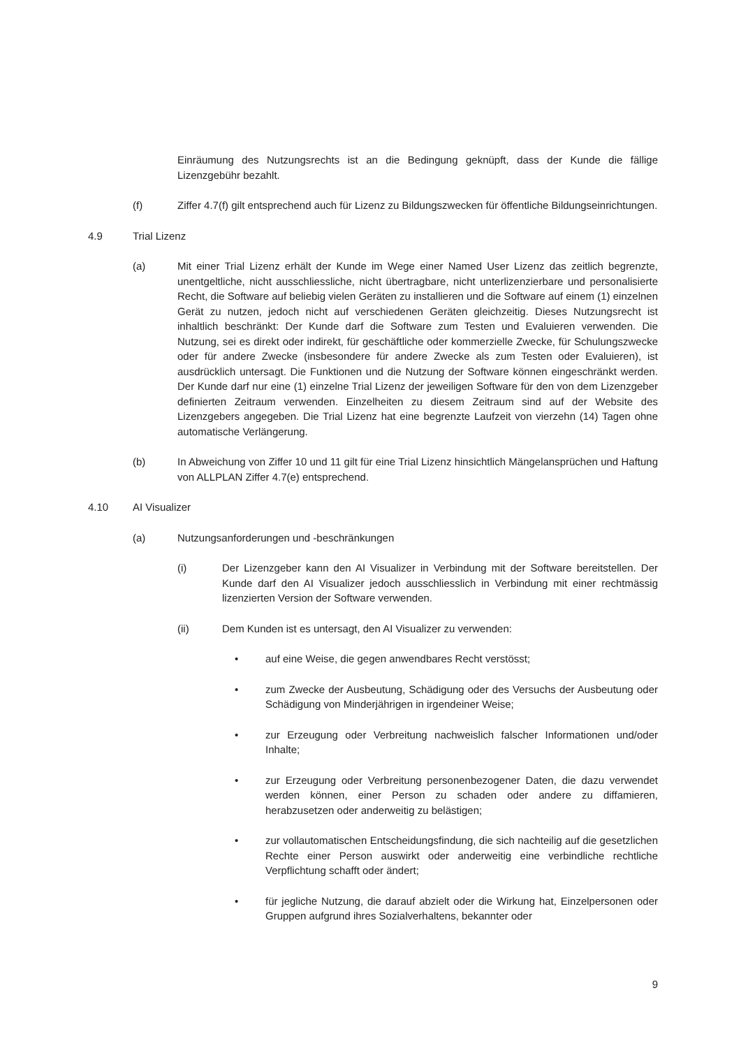Einräumung des Nutzungsrechts ist an die Bedingung geknüpft, dass der Kunde die fällige Lizenzgebühr bezahlt.
(f) Ziffer 4.7(f) gilt entsprechend auch für Lizenz zu Bildungszwecken für öffentliche Bildungseinrichtungen.
4.9 Trial Lizenz
(a) Mit einer Trial Lizenz erhält der Kunde im Wege einer Named User Lizenz das zeitlich begrenzte, unentgeltliche, nicht ausschliessliche, nicht übertragbare, nicht unterlizenzierbare und personalisierte Recht, die Software auf beliebig vielen Geräten zu installieren und die Software auf einem (1) einzelnen Gerät zu nutzen, jedoch nicht auf verschiedenen Geräten gleichzeitig. Dieses Nutzungsrecht ist inhaltlich beschränkt: Der Kunde darf die Software zum Testen und Evaluieren verwenden. Die Nutzung, sei es direkt oder indirekt, für geschäftliche oder kommerzielle Zwecke, für Schulungszwecke oder für andere Zwecke (insbesondere für andere Zwecke als zum Testen oder Evaluieren), ist ausdrücklich untersagt. Die Funktionen und die Nutzung der Software können eingeschränkt werden. Der Kunde darf nur eine (1) einzelne Trial Lizenz der jeweiligen Software für den von dem Lizenzgeber definierten Zeitraum verwenden. Einzelheiten zu diesem Zeitraum sind auf der Website des Lizenzgebers angegeben. Die Trial Lizenz hat eine begrenzte Laufzeit von vierzehn (14) Tagen ohne automatische Verlängerung.
(b) In Abweichung von Ziffer 10 und 11 gilt für eine Trial Lizenz hinsichtlich Mängelansprüchen und Haftung von ALLPLAN Ziffer 4.7(e) entsprechend.
4.10 AI Visualizer
(a) Nutzungsanforderungen und -beschränkungen
(i) Der Lizenzgeber kann den AI Visualizer in Verbindung mit der Software bereitstellen. Der Kunde darf den AI Visualizer jedoch ausschliesslich in Verbindung mit einer rechtmässig lizenzierten Version der Software verwenden.
(ii) Dem Kunden ist es untersagt, den AI Visualizer zu verwenden:
• auf eine Weise, die gegen anwendbares Recht verstösst;
• zum Zwecke der Ausbeutung, Schädigung oder des Versuchs der Ausbeutung oder Schädigung von Minderjährigen in irgendeiner Weise;
• zur Erzeugung oder Verbreitung nachweislich falscher Informationen und/oder Inhalte;
• zur Erzeugung oder Verbreitung personenbezogener Daten, die dazu verwendet werden können, einer Person zu schaden oder andere zu diffamieren, herabzusetzen oder anderweitig zu belästigen;
• zur vollautomatischen Entscheidungsfindung, die sich nachteilig auf die gesetzlichen Rechte einer Person auswirkt oder anderweitig eine verbindliche rechtliche Verpflichtung schafft oder ändert;
• für jegliche Nutzung, die darauf abzielt oder die Wirkung hat, Einzelpersonen oder Gruppen aufgrund ihres Sozialverhaltens, bekannter oder
9